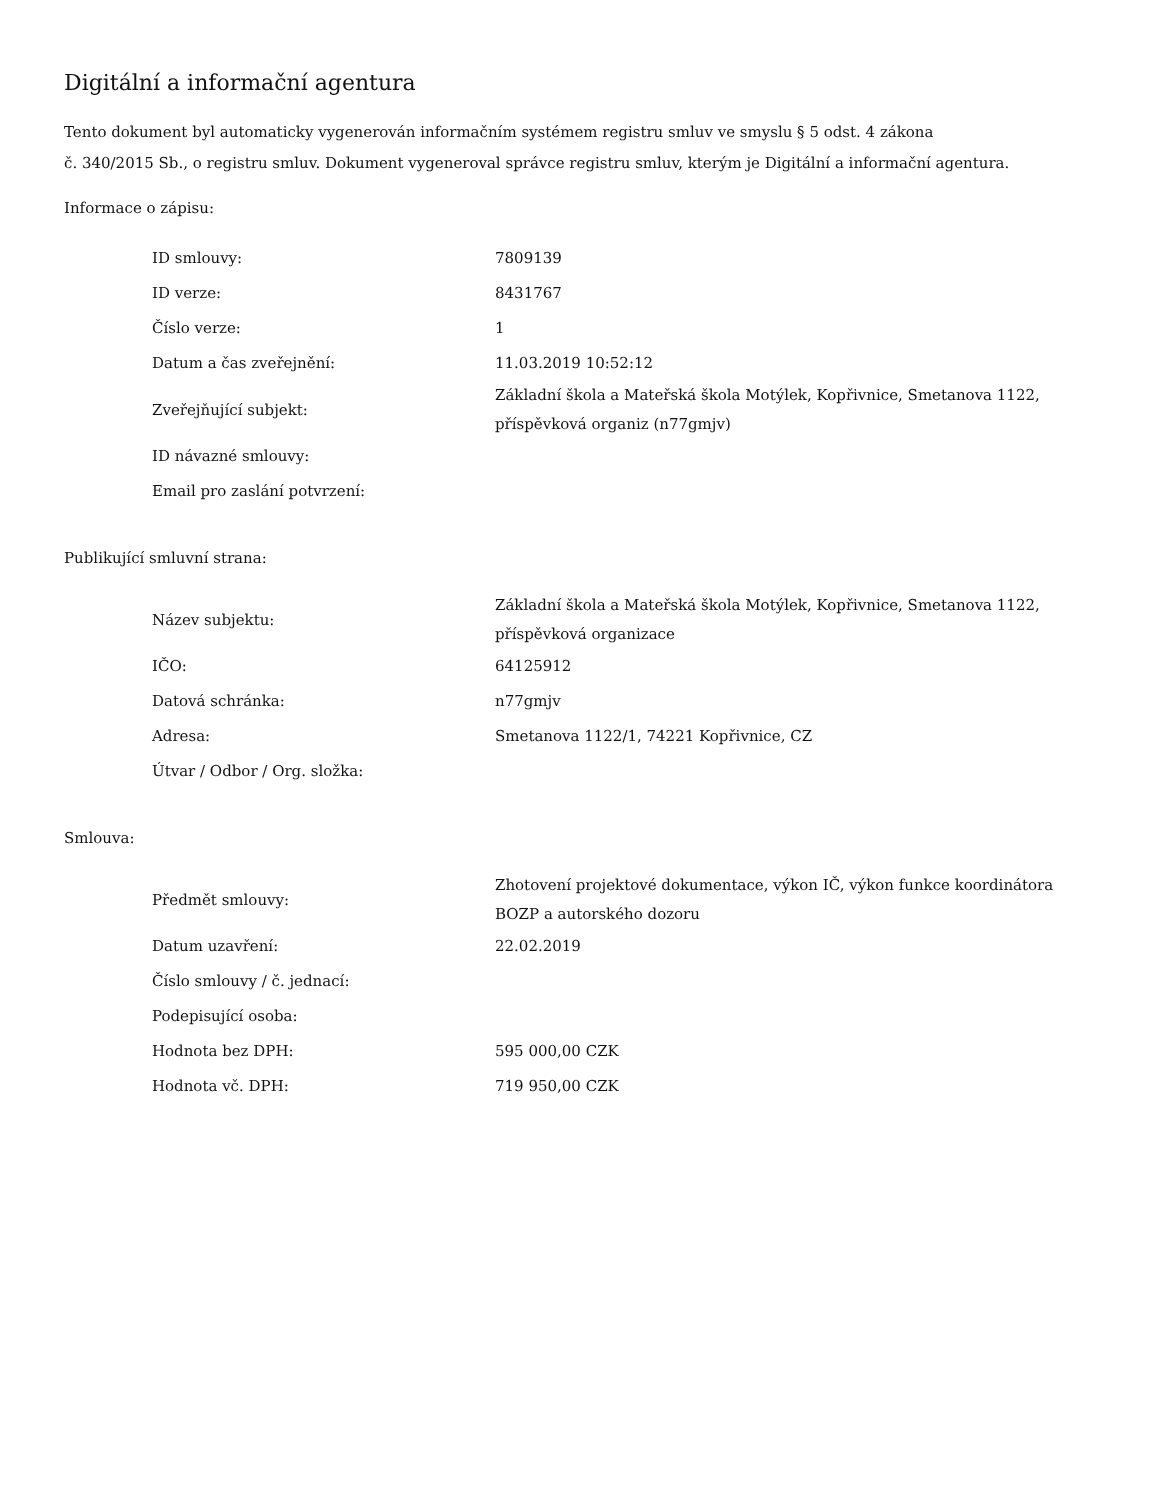Digitální a informační agentura
Tento dokument byl automaticky vygenerován informačním systémem registru smluv ve smyslu § 5 odst. 4 zákona
č. 340/2015 Sb., o registru smluv. Dokument vygeneroval správce registru smluv, kterým je Digitální a informační agentura.
Informace o zápisu:
| ID smlouvy: | 7809139 |
| ID verze: | 8431767 |
| Číslo verze: | 1 |
| Datum a čas zveřejnění: | 11.03.2019 10:52:12 |
| Zveřejňující subjekt: | Základní škola a Mateřská škola Motýlek, Kopřivnice, Smetanova 1122, příspěvková organiz (n77gmjv) |
| ID návazné smlouvy: | |
| Email pro zaslání potvrzení: | |
Publikující smluvní strana:
| Název subjektu: | Základní škola a Mateřská škola Motýlek, Kopřivnice, Smetanova 1122, příspěvková organizace |
| IČO: | 64125912 |
| Datová schránka: | n77gmjv |
| Adresa: | Smetanova 1122/1, 74221 Kopřivnice, CZ |
| Útvar / Odbor / Org. složka: | |
Smlouva:
| Předmět smlouvy: | Zhotovení projektové dokumentace, výkon IČ, výkon funkce koordinátora BOZP a autorského dozoru |
| Datum uzavření: | 22.02.2019 |
| Číslo smlouvy / č. jednací: | |
| Podepisující osoba: | |
| Hodnota bez DPH: | 595 000,00 CZK |
| Hodnota vč. DPH: | 719 950,00 CZK |